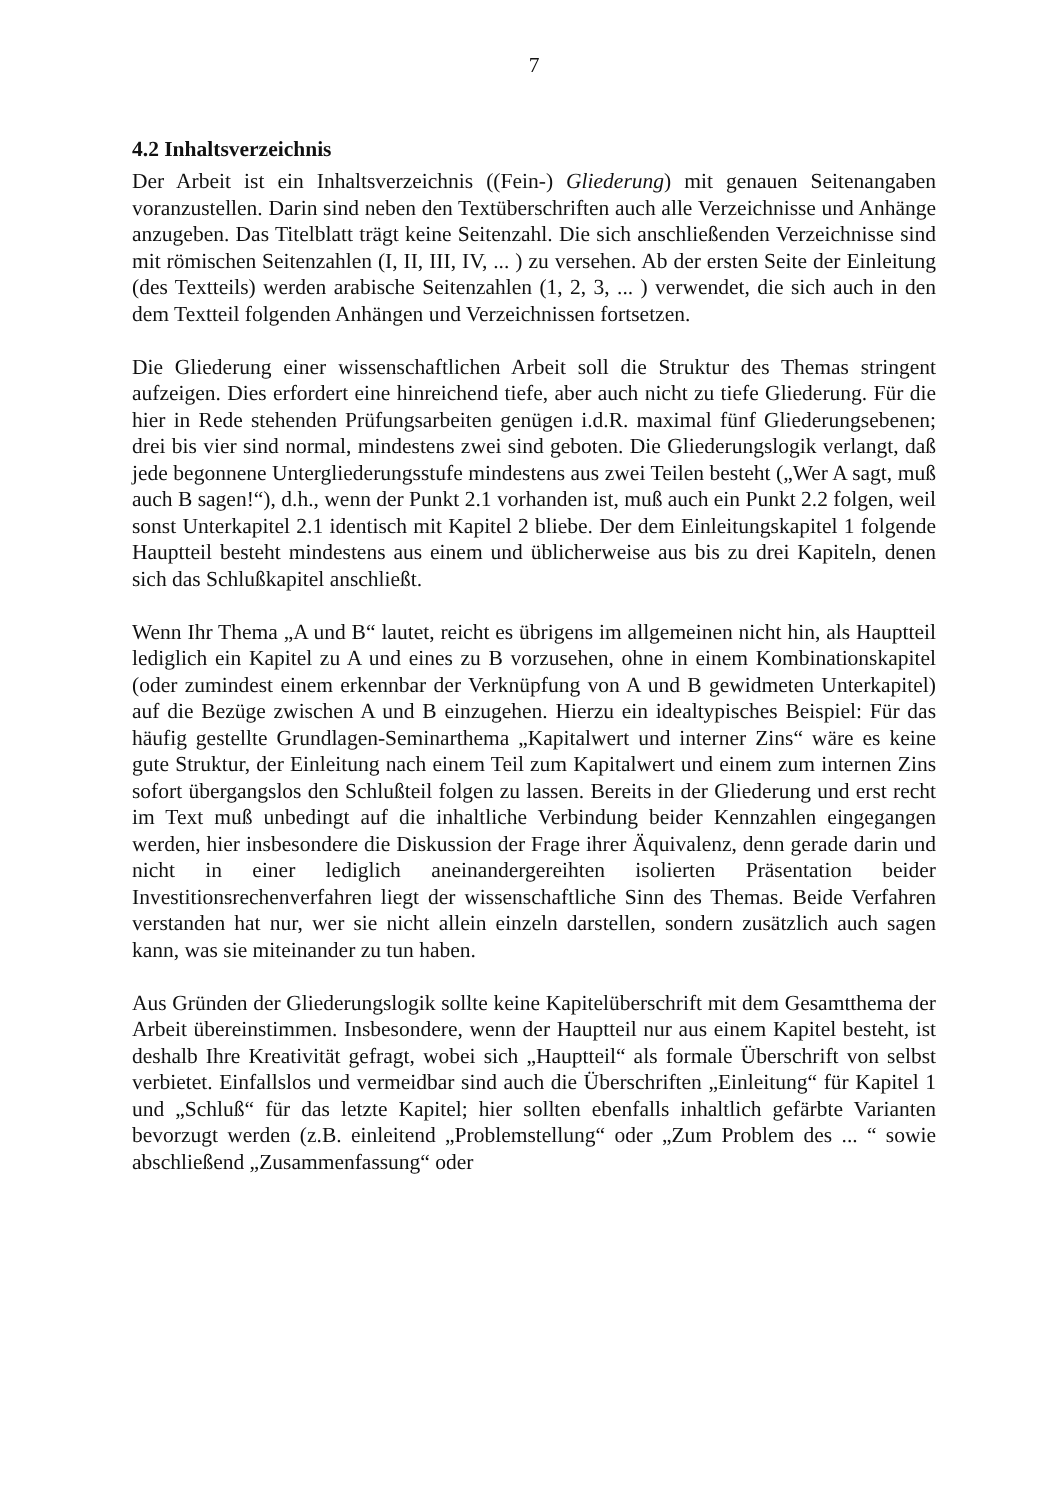7
4.2 Inhaltsverzeichnis
Der Arbeit ist ein Inhaltsverzeichnis ((Fein-) Gliederung) mit genauen Seitenangaben voranzustellen. Darin sind neben den Textüberschriften auch alle Verzeichnisse und Anhänge anzugeben. Das Titelblatt trägt keine Seitenzahl. Die sich anschließenden Verzeichnisse sind mit römischen Seitenzahlen (I, II, III, IV, ... ) zu versehen. Ab der ersten Seite der Einleitung (des Textteils) werden arabische Seitenzahlen (1, 2, 3, ... ) verwendet, die sich auch in den dem Textteil folgenden Anhängen und Verzeichnissen fortsetzen.
Die Gliederung einer wissenschaftlichen Arbeit soll die Struktur des Themas stringent aufzeigen. Dies erfordert eine hinreichend tiefe, aber auch nicht zu tiefe Gliederung. Für die hier in Rede stehenden Prüfungsarbeiten genügen i.d.R. maximal fünf Gliederungsebenen; drei bis vier sind normal, mindestens zwei sind geboten. Die Gliederungslogik verlangt, daß jede begonnene Untergliederungsstufe mindestens aus zwei Teilen besteht („Wer A sagt, muß auch B sagen!“), d.h., wenn der Punkt 2.1 vorhanden ist, muß auch ein Punkt 2.2 folgen, weil sonst Unterkapitel 2.1 identisch mit Kapitel 2 bliebe. Der dem Einleitungskapitel 1 folgende Hauptteil besteht mindestens aus einem und üblicherweise aus bis zu drei Kapiteln, denen sich das Schlußkapitel anschließt.
Wenn Ihr Thema „A und B“ lautet, reicht es übrigens im allgemeinen nicht hin, als Hauptteil lediglich ein Kapitel zu A und eines zu B vorzusehen, ohne in einem Kombinationskapitel (oder zumindest einem erkennbar der Verknüpfung von A und B gewidmeten Unterkapitel) auf die Bezüge zwischen A und B einzugehen. Hierzu ein idealtypisches Beispiel: Für das häufig gestellte Grundlagen-Seminarthema „Kapitalwert und interner Zins“ wäre es keine gute Struktur, der Einleitung nach einem Teil zum Kapitalwert und einem zum internen Zins sofort übergangslos den Schlußteil folgen zu lassen. Bereits in der Gliederung und erst recht im Text muß unbedingt auf die inhaltliche Verbindung beider Kennzahlen eingegangen werden, hier insbesondere die Diskussion der Frage ihrer Äquivalenz, denn gerade darin und nicht in einer lediglich aneinandergereihten isolierten Präsentation beider Investitionsrechenverfahren liegt der wissenschaftliche Sinn des Themas. Beide Verfahren verstanden hat nur, wer sie nicht allein einzeln darstellen, sondern zusätzlich auch sagen kann, was sie miteinander zu tun haben.
Aus Gründen der Gliederungslogik sollte keine Kapitelüberschrift mit dem Gesamtthema der Arbeit übereinstimmen. Insbesondere, wenn der Hauptteil nur aus einem Kapitel besteht, ist deshalb Ihre Kreativität gefragt, wobei sich „Hauptteil“ als formale Überschrift von selbst verbietet. Einfallslos und vermeidbar sind auch die Überschriften „Einleitung“ für Kapitel 1 und „Schluß“ für das letzte Kapitel; hier sollten ebenfalls inhaltlich gefärbte Varianten bevorzugt werden (z.B. einleitend „Problemstellung“ oder „Zum Problem des ... “ sowie abschließend „Zusammenfassung“ oder